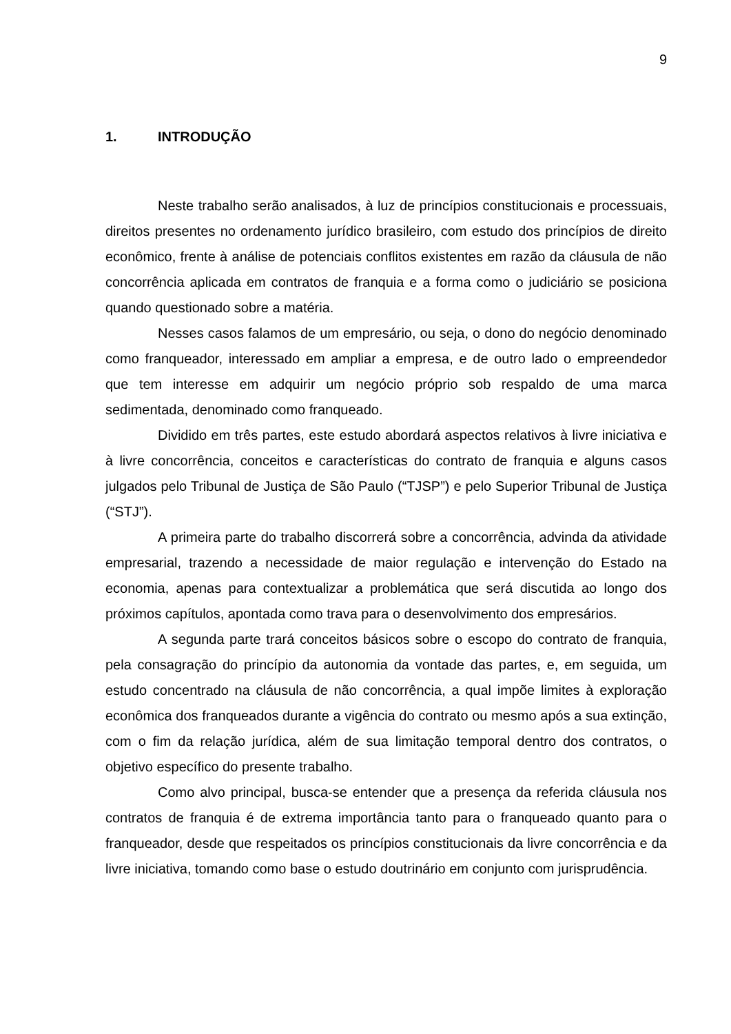9
1. INTRODUÇÃO
Neste trabalho serão analisados, à luz de princípios constitucionais e processuais, direitos presentes no ordenamento jurídico brasileiro, com estudo dos princípios de direito econômico, frente à análise de potenciais conflitos existentes em razão da cláusula de não concorrência aplicada em contratos de franquia e a forma como o judiciário se posiciona quando questionado sobre a matéria.
Nesses casos falamos de um empresário, ou seja, o dono do negócio denominado como franqueador, interessado em ampliar a empresa, e de outro lado o empreendedor que tem interesse em adquirir um negócio próprio sob respaldo de uma marca sedimentada, denominado como franqueado.
Dividido em três partes, este estudo abordará aspectos relativos à livre iniciativa e à livre concorrência, conceitos e características do contrato de franquia e alguns casos julgados pelo Tribunal de Justiça de São Paulo (“TJSP”) e pelo Superior Tribunal de Justiça (“STJ”).
A primeira parte do trabalho discorrerá sobre a concorrência, advinda da atividade empresarial, trazendo a necessidade de maior regulação e intervenção do Estado na economia, apenas para contextualizar a problemática que será discutida ao longo dos próximos capítulos, apontada como trava para o desenvolvimento dos empresários.
A segunda parte trará conceitos básicos sobre o escopo do contrato de franquia, pela consagração do princípio da autonomia da vontade das partes, e, em seguida, um estudo concentrado na cláusula de não concorrência, a qual impõe limites à exploração econômica dos franqueados durante a vigência do contrato ou mesmo após a sua extinção, com o fim da relação jurídica, além de sua limitação temporal dentro dos contratos, o objetivo específico do presente trabalho.
Como alvo principal, busca-se entender que a presença da referida cláusula nos contratos de franquia é de extrema importância tanto para o franqueado quanto para o franqueador, desde que respeitados os princípios constitucionais da livre concorrência e da livre iniciativa, tomando como base o estudo doutrinário em conjunto com jurisprudência.